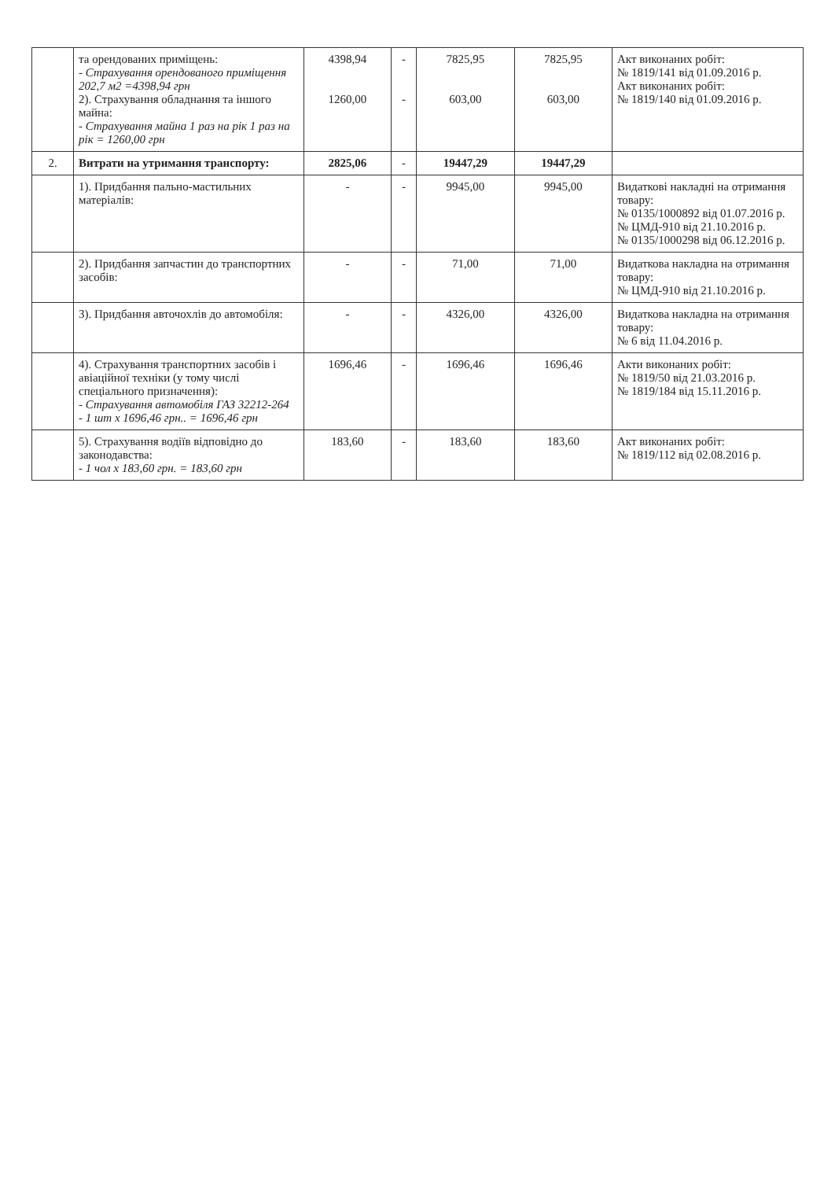| | та орендованих приміщень: - Страхування орендованого приміщення 202,7 м2 =4398,94 грн 2). Страхування обладнання та іншого майна: - Страхування майна 1 раз на рік 1 раз на рік = 1260,00 грн | 4398,94 1260,00 | - - | 7825,95 603,00 | 7825,95 603,00 | Акт виконаних робіт: № 1819/141 від 01.09.2016 р. Акт виконаних робіт: № 1819/140 від 01.09.2016 р. |
| 2. | Витрати на утримання транспорту: | 2825,06 | - | 19447,29 | 19447,29 | |
| | 1). Придбання пально-мастильних матеріалів: | - | - | 9945,00 | 9945,00 | Видаткові накладні на отримання товару: № 0135/1000892 від 01.07.2016 р. № ЦМД-910 від 21.10.2016 р. № 0135/1000298 від 06.12.2016 р. |
| | 2). Придбання запчастин до транспортних засобів: | - | - | 71,00 | 71,00 | Видаткова накладна на отримання товару: № ЦМД-910 від 21.10.2016 р. |
| | 3). Придбання авточохлів до автомобіля: | - | - | 4326,00 | 4326,00 | Видаткова накладна на отримання товару: № 6 від 11.04.2016 р. |
| | 4). Страхування транспортних засобів і авіаційної техніки (у тому числі спеціального призначення): - Страхування автомобіля ГАЗ 32212-264 - 1 шт х 1696,46 грн.. = 1696,46 грн | 1696,46 | - | 1696,46 | 1696,46 | Акти виконаних робіт: № 1819/50 від 21.03.2016 р. № 1819/184 від 15.11.2016 р. |
| | 5). Страхування водіїв відповідно до законодавства: - 1 чол х 183,60 грн. = 183,60 грн | 183,60 | - | 183,60 | 183,60 | Акт виконаних робіт: № 1819/112 від 02.08.2016 р. |